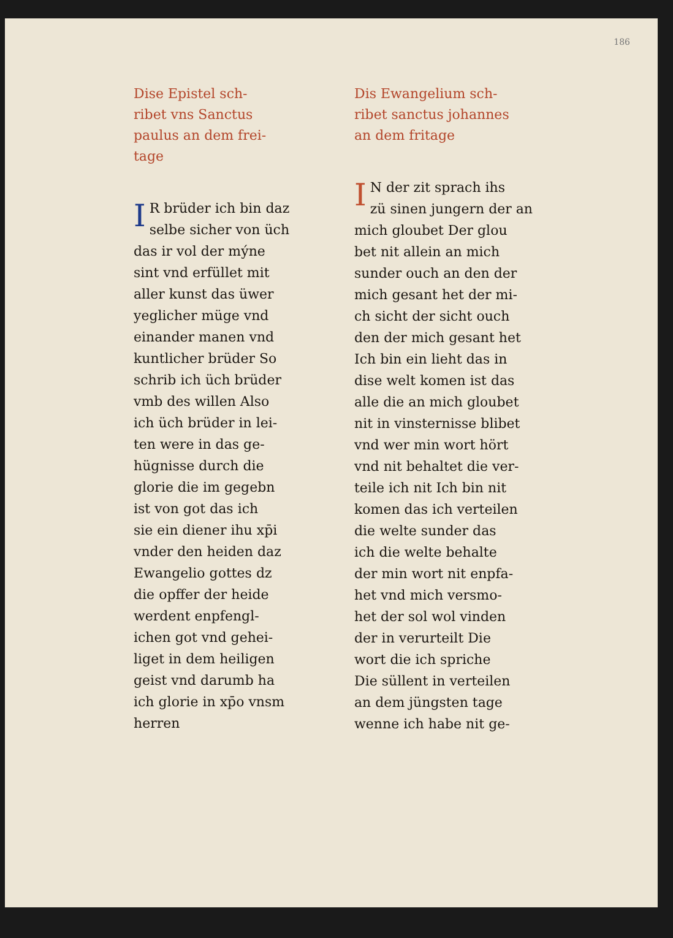186
Dise Epistel sch-
ribet vns Sanctus
paulus an dem frei-
tage
IR brüder ich bin daz
selbe sicher von üch
das ir vol der mýne
sint vnd erfüllet mit
aller kunst das üwer
yeglicher müge vnd
einander manen vnd
kuntlicher brüder So
schrib ich üch brüder
vmb des willen Also
ich üch brüder in lei-
ten were in das ge-
hügnisse durch die
glorie die im gegebn
ist von got das ich
sie ein diener ihu xp̄i
vnder den heiden daz
Ewangelio gottes dz
die opffer der heide
werdent enpfengl-
ichen got vnd gehei-
liget in dem heiligen
geist vnd darumb ha
ich glorie in xp̄o vnsm
herren
Dis Ewangelium sch-
ribet sanctus johannes
an dem fritage
IN der zit sprach ihs
zü sinen jungern der an
mich gloubet Der glou
bet nit allein an mich
sunder ouch an den der
mich gesant het der mi-
ch sicht der sicht ouch
den der mich gesant het
Ich bin ein lieht das in
dise welt komen ist das
alle die an mich gloubet
nit in vinsternisse blibet
vnd wer min wort hört
vnd nit behaltet die ver-
teile ich nit Ich bin nit
komen das ich verteilen
die welte sunder das
ich die welte behalte
der min wort nit enpfa-
het vnd mich versmo-
het der sol wol vinden
der in verurteilt Die
wort die ich spriche
Die süllent in verteilen
an dem jüngsten tage
wenne ich habe nit ge-